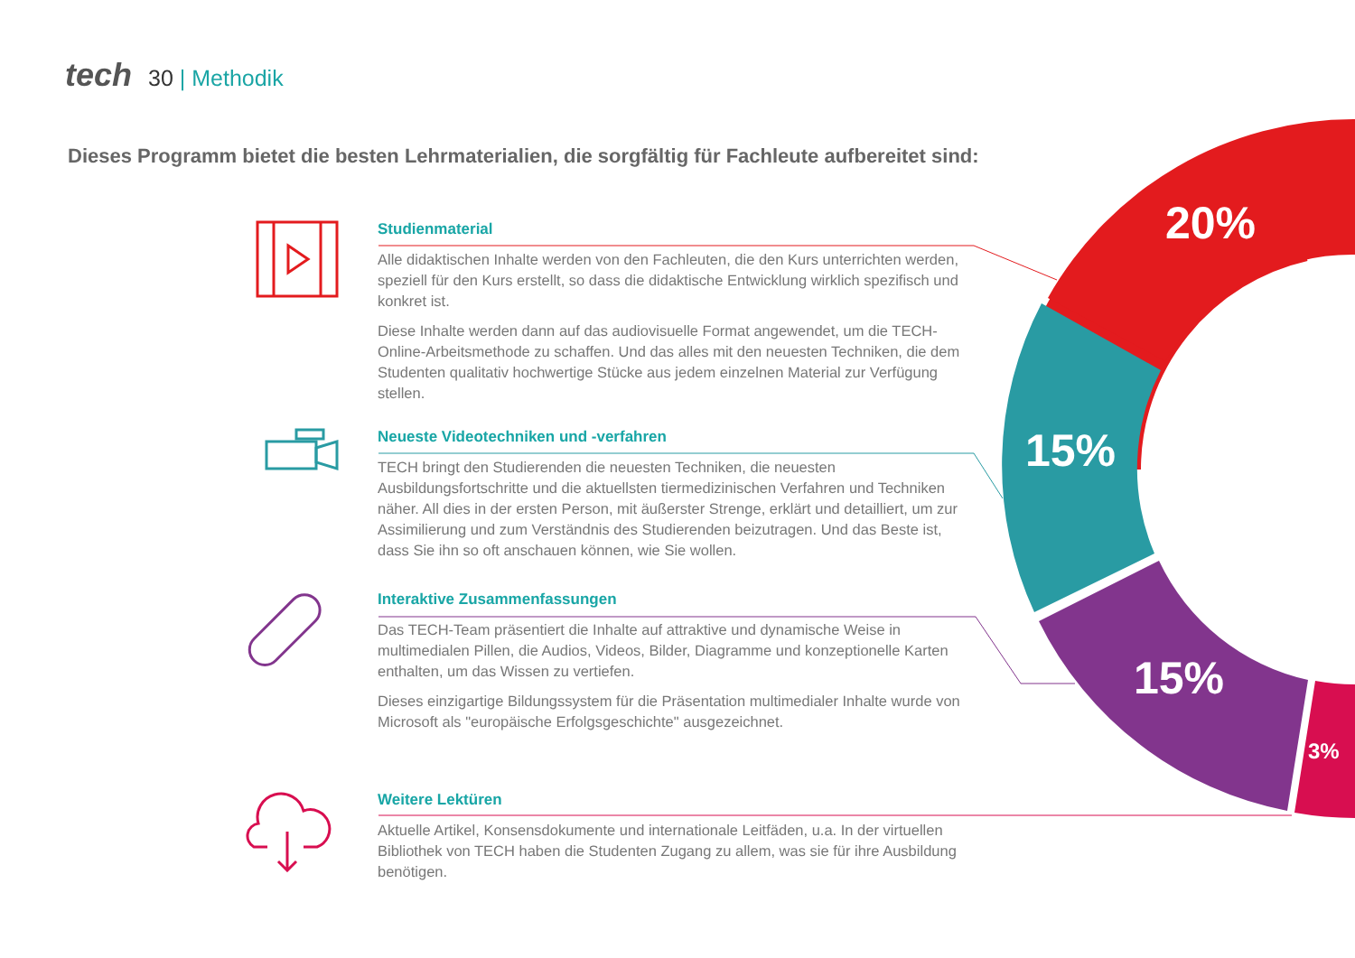tech 30 | Methodik
Dieses Programm bietet die besten Lehrmaterialien, die sorgfältig für Fachleute aufbereitet sind:
20%
15%
15%
3%
Studienmaterial
Alle didaktischen Inhalte werden von den Fachleuten, die den Kurs unterrichten werden, speziell für den Kurs erstellt, so dass die didaktische Entwicklung wirklich spezifisch und konkret ist.
Diese Inhalte werden dann auf das audiovisuelle Format angewendet, um die TECH-Online-Arbeitsmethode zu schaffen. Und das alles mit den neuesten Techniken, die dem Studenten qualitativ hochwertige Stücke aus jedem einzelnen Material zur Verfügung stellen.
Neueste Videotechniken und -verfahren
TECH bringt den Studierenden die neuesten Techniken, die neuesten Ausbildungsfortschritte und die aktuellsten tiermedizinischen Verfahren und Techniken näher. All dies in der ersten Person, mit äußerster Strenge, erklärt und detailliert, um zur Assimilierung und zum Verständnis des Studierenden beizutragen. Und das Beste ist, dass Sie ihn so oft anschauen können, wie Sie wollen.
Interaktive Zusammenfassungen
Das TECH-Team präsentiert die Inhalte auf attraktive und dynamische Weise in multimedialen Pillen, die Audios, Videos, Bilder, Diagramme und konzeptionelle Karten enthalten, um das Wissen zu vertiefen.
Dieses einzigartige Bildungssystem für die Präsentation multimedialer Inhalte wurde von Microsoft als "europäische Erfolgsgeschichte" ausgezeichnet.
Weitere Lektüren
Aktuelle Artikel, Konsensdokumente und internationale Leitfäden, u.a. In der virtuellen Bibliothek von TECH haben die Studenten Zugang zu allem, was sie für ihre Ausbildung benötigen.